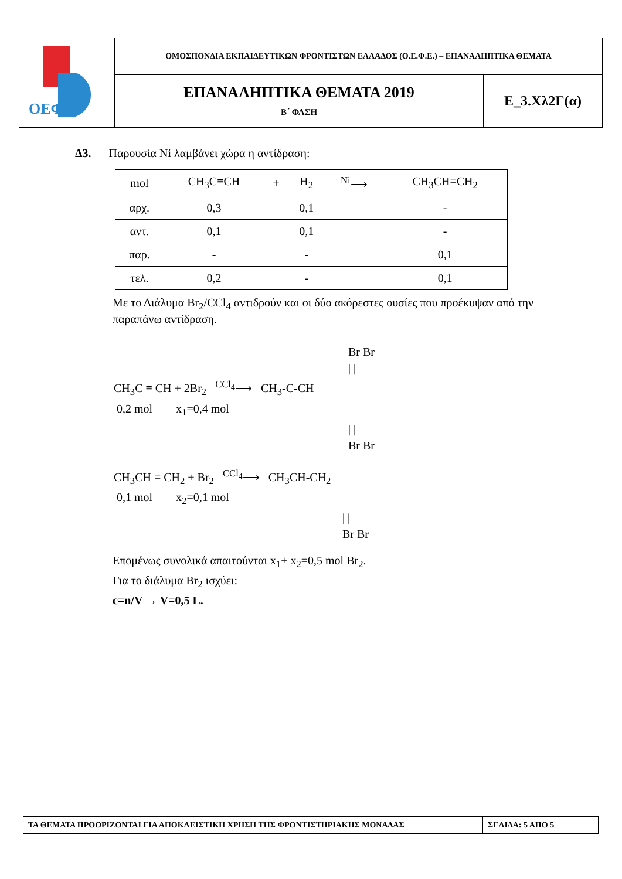| ΟΕΦΕ | ΟΜΟΣΠΟΝΔΙΑ ΕΚΠΑΙΔΕΥΤΙΚΩΝ ΦΡΟΝΤΙΣΤΩΝ ΕΛΛΑΔΟΣ (Ο.Ε.Φ.Ε.) – ΕΠΑΝΑΛΗΠΤΙΚΑ ΘΕΜΑΤΑ | |
| | ΕΠΑΝΑΛΗΠΤΙΚΑ ΘΕΜΑΤΑ 2019 Β΄ ΦΑΣΗ | Ε_3.Χλ2Γ(α) |
Δ3. Παρουσία Ni λαμβάνει χώρα η αντίδραση:
| mol | CH<sub>3</sub>C≡CH | + | H<sub>2</sub> | <sup>Ni</sup>⟶ | CH<sub>3</sub>CH=CH<sub>2</sub> |
| αρχ. | 0,3 | | 0,1 | | - |
| αντ. | 0,1 | | 0,1 | | - |
| παρ. | - | | - | | 0,1 |
| τελ. | 0,2 | | - | | 0,1 |
Με το Διάλυμα Br<sub>2</sub>/CCl<sub>4</sub> αντιδρούν και οι δύο ακόρεστες ουσίες που προέκυψαν από την παραπάνω αντίδραση.
Br Br
| |
CH<sub>3</sub>C ≡ CH + 2Br<sub>2</sub> <sup>CCl<sub>4</sub></sup>⟶ CH<sub>3</sub>-C-CH
0,2 mol x<sub>1</sub>=0,4 mol
| |
Br Br
CH<sub>3</sub>CH = CH<sub>2</sub> + Br<sub>2</sub> <sup>CCl<sub>4</sub></sup>⟶ CH<sub>3</sub>CH-CH<sub>2</sub>
0,1 mol x<sub>2</sub>=0,1 mol
| |
Br Br
Επομένως συνολικά απαιτούνται x<sub>1</sub>+ x<sub>2</sub>=0,5 mol Br<sub>2</sub>.
Για το διάλυμα Br<sub>2</sub> ισχύει:
c=n/V → V=0,5 L.
| ΤΑ ΘΕΜΑΤΑ ΠΡΟΟΡΙΖΟΝΤΑΙ ΓΙΑ ΑΠΟΚΛΕΙΣΤΙΚΗ ΧΡΗΣΗ ΤΗΣ ΦΡΟΝΤΙΣΤΗΡΙΑΚΗΣ ΜΟΝΑΔΑΣ | ΣΕΛΙΔΑ: 5 ΑΠΟ 5 |